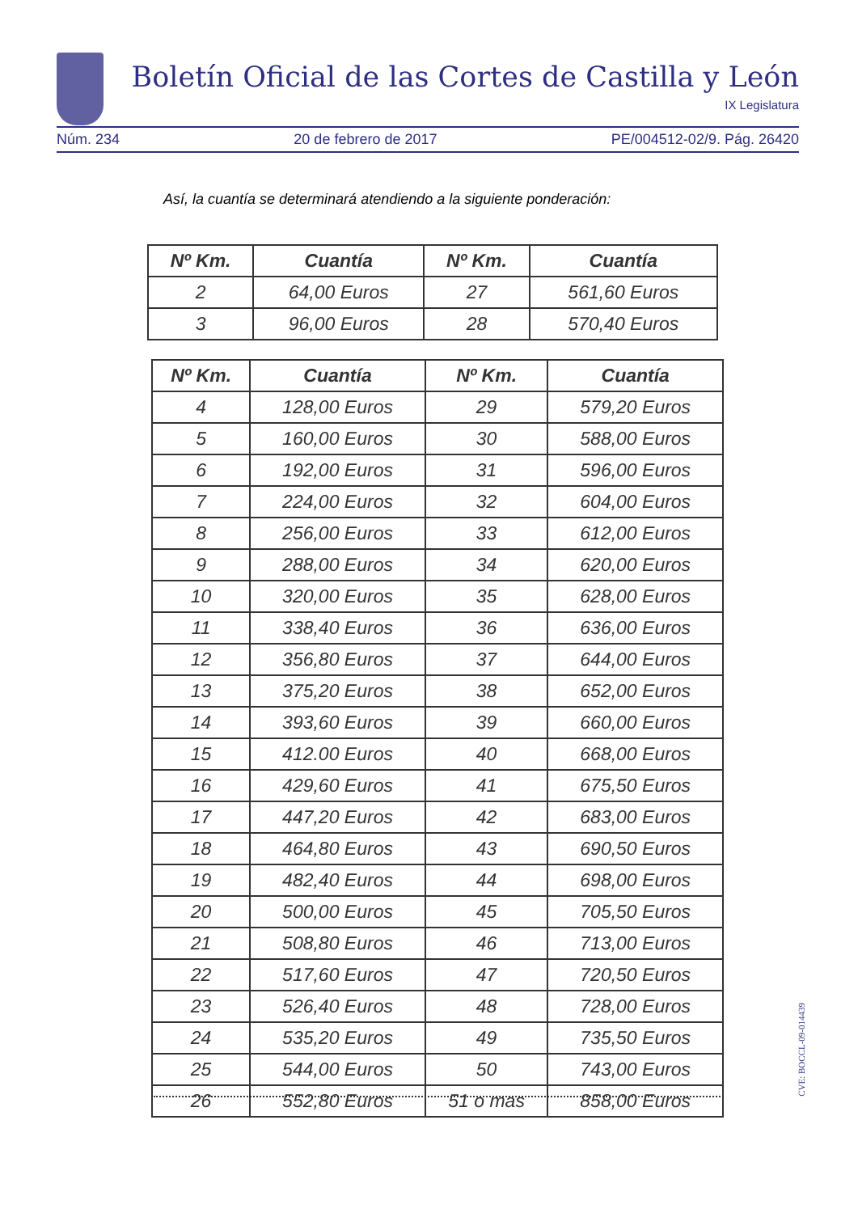Boletín Oficial de las Cortes de Castilla y León
IX Legislatura
Núm. 234 20 de febrero de 2017 PE/004512-02/9. Pág. 26420
Así, la cuantía se determinará atendiendo a la siguiente ponderación:
| Nº Km. | Cuantía | Nº Km. | Cuantía |
| --- | --- | --- | --- |
| 2 | 64,00 Euros | 27 | 561,60 Euros |
| 3 | 96,00 Euros | 28 | 570,40 Euros |
| Nº Km. | Cuantía | Nº Km. | Cuantía |
| --- | --- | --- | --- |
| 4 | 128,00 Euros | 29 | 579,20 Euros |
| 5 | 160,00 Euros | 30 | 588,00 Euros |
| 6 | 192,00 Euros | 31 | 596,00 Euros |
| 7 | 224,00 Euros | 32 | 604,00 Euros |
| 8 | 256,00 Euros | 33 | 612,00 Euros |
| 9 | 288,00 Euros | 34 | 620,00 Euros |
| 10 | 320,00 Euros | 35 | 628,00 Euros |
| 11 | 338,40 Euros | 36 | 636,00 Euros |
| 12 | 356,80 Euros | 37 | 644,00 Euros |
| 13 | 375,20 Euros | 38 | 652,00 Euros |
| 14 | 393,60 Euros | 39 | 660,00 Euros |
| 15 | 412.00 Euros | 40 | 668,00 Euros |
| 16 | 429,60 Euros | 41 | 675,50 Euros |
| 17 | 447,20 Euros | 42 | 683,00 Euros |
| 18 | 464,80 Euros | 43 | 690,50 Euros |
| 19 | 482,40 Euros | 44 | 698,00 Euros |
| 20 | 500,00 Euros | 45 | 705,50 Euros |
| 21 | 508,80 Euros | 46 | 713,00 Euros |
| 22 | 517,60 Euros | 47 | 720,50 Euros |
| 23 | 526,40 Euros | 48 | 728,00 Euros |
| 24 | 535,20 Euros | 49 | 735,50 Euros |
| 25 | 544,00 Euros | 50 | 743,00 Euros |
| 26 | 552,80 Euros | 51 o mas | 858,00 Euros |
CVE: BOCCL-09-014439